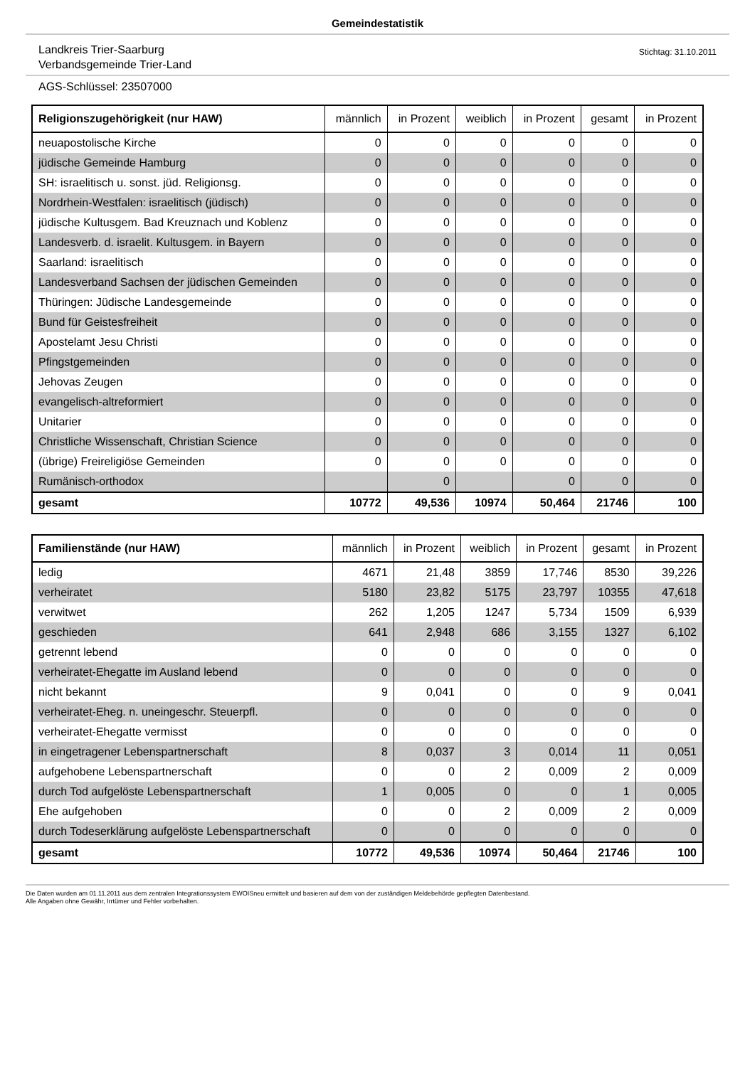Gemeindestatistik
Landkreis Trier-Saarburg
Verbandsgemeinde Trier-Land
Stichtag: 31.10.2011
AGS-Schlüssel: 23507000
| Religionszugehörigkeit (nur HAW) | männlich | in Prozent | weiblich | in Prozent | gesamt | in Prozent |
| --- | --- | --- | --- | --- | --- | --- |
| neuapostolische Kirche | 0 | 0 | 0 | 0 | 0 | 0 |
| jüdische Gemeinde Hamburg | 0 | 0 | 0 | 0 | 0 | 0 |
| SH: israelitisch u. sonst. jüd. Religionsg. | 0 | 0 | 0 | 0 | 0 | 0 |
| Nordrhein-Westfalen: israelitisch (jüdisch) | 0 | 0 | 0 | 0 | 0 | 0 |
| jüdische Kultusgem. Bad Kreuznach und Koblenz | 0 | 0 | 0 | 0 | 0 | 0 |
| Landesverb. d. israelit. Kultusgem. in Bayern | 0 | 0 | 0 | 0 | 0 | 0 |
| Saarland: israelitisch | 0 | 0 | 0 | 0 | 0 | 0 |
| Landesverband Sachsen der jüdischen Gemeinden | 0 | 0 | 0 | 0 | 0 | 0 |
| Thüringen: Jüdische Landesgemeinde | 0 | 0 | 0 | 0 | 0 | 0 |
| Bund für Geistesfreiheit | 0 | 0 | 0 | 0 | 0 | 0 |
| Apostelamt Jesu Christi | 0 | 0 | 0 | 0 | 0 | 0 |
| Pfingstgemeinden | 0 | 0 | 0 | 0 | 0 | 0 |
| Jehovas Zeugen | 0 | 0 | 0 | 0 | 0 | 0 |
| evangelisch-altreformiert | 0 | 0 | 0 | 0 | 0 | 0 |
| Unitarier | 0 | 0 | 0 | 0 | 0 | 0 |
| Christliche Wissenschaft, Christian Science | 0 | 0 | 0 | 0 | 0 | 0 |
| (übrige) Freireligiöse Gemeinden | 0 | 0 | 0 | 0 | 0 | 0 |
| Rumänisch-orthodox | | 0 | | 0 | 0 | 0 |
| gesamt | 10772 | 49,536 | 10974 | 50,464 | 21746 | 100 |
| Familienstände (nur HAW) | männlich | in Prozent | weiblich | in Prozent | gesamt | in Prozent |
| --- | --- | --- | --- | --- | --- | --- |
| ledig | 4671 | 21,48 | 3859 | 17,746 | 8530 | 39,226 |
| verheiratet | 5180 | 23,82 | 5175 | 23,797 | 10355 | 47,618 |
| verwitwet | 262 | 1,205 | 1247 | 5,734 | 1509 | 6,939 |
| geschieden | 641 | 2,948 | 686 | 3,155 | 1327 | 6,102 |
| getrennt lebend | 0 | 0 | 0 | 0 | 0 | 0 |
| verheiratet-Ehegatte im Ausland lebend | 0 | 0 | 0 | 0 | 0 | 0 |
| nicht bekannt | 9 | 0,041 | 0 | 0 | 9 | 0,041 |
| verheiratet-Eheg. n. uneingeschr. Steuerpfl. | 0 | 0 | 0 | 0 | 0 | 0 |
| verheiratet-Ehegatte vermisst | 0 | 0 | 0 | 0 | 0 | 0 |
| in eingetragener Lebenspartnerschaft | 8 | 0,037 | 3 | 0,014 | 11 | 0,051 |
| aufgehobene Lebenspartnerschaft | 0 | 0 | 2 | 0,009 | 2 | 0,009 |
| durch Tod aufgelöste Lebenspartnerschaft | 1 | 0,005 | 0 | 0 | 1 | 0,005 |
| Ehe aufgehoben | 0 | 0 | 2 | 0,009 | 2 | 0,009 |
| durch Todeserklärung aufgelöste Lebenspartnerschaft | 0 | 0 | 0 | 0 | 0 | 0 |
| gesamt | 10772 | 49,536 | 10974 | 50,464 | 21746 | 100 |
Die Daten wurden am 01.11.2011 aus dem zentralen Integrationssystem EWOISneu ermittelt und basieren auf dem von der zuständigen Meldebehörde gepflegten Datenbestand.
Alle Angaben ohne Gewähr, Irrtümer und Fehler vorbehalten.